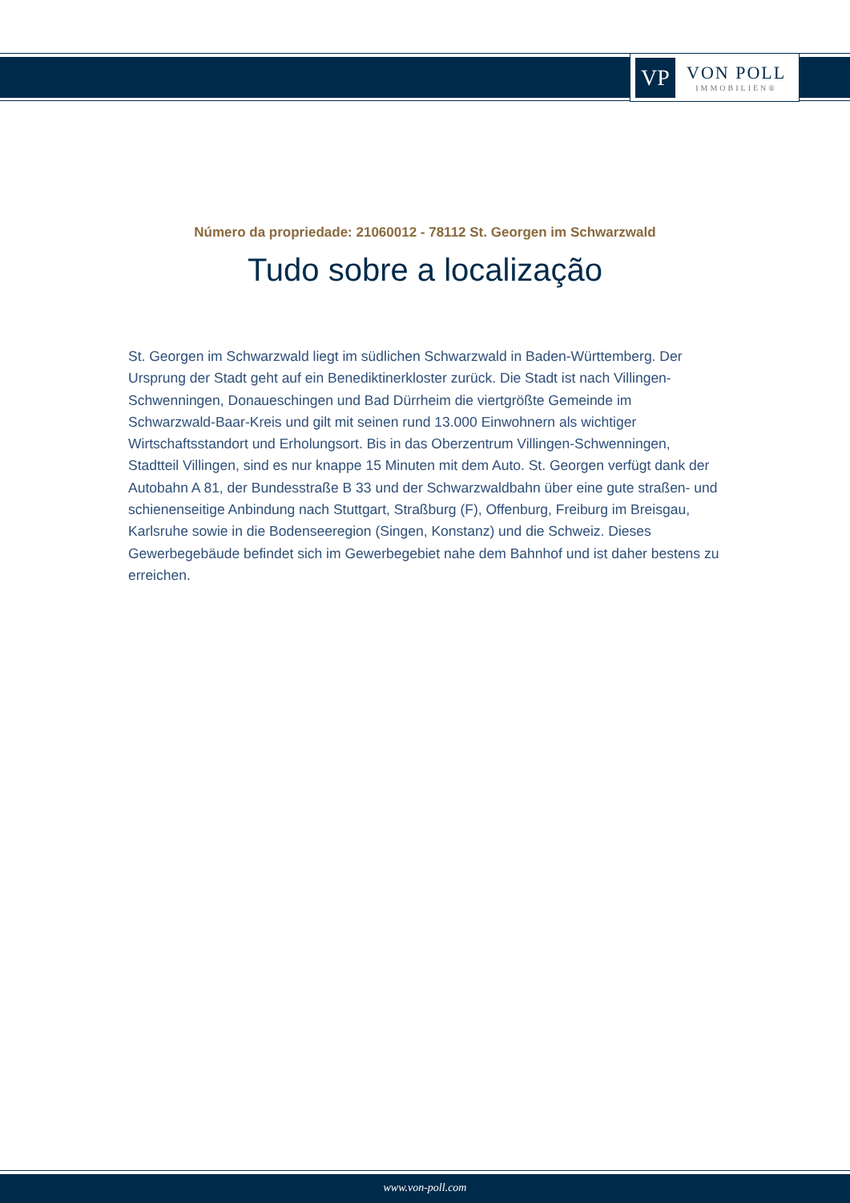VP
VON POLL
IMMOBILIEN®
Número da propriedade: 21060012 - 78112 St. Georgen im Schwarzwald
Tudo sobre a localização
St. Georgen im Schwarzwald liegt im südlichen Schwarzwald in Baden-Württemberg. Der Ursprung der Stadt geht auf ein Benediktinerkloster zurück. Die Stadt ist nach Villingen-Schwenningen, Donaueschingen und Bad Dürrheim die viertgrößte Gemeinde im Schwarzwald-Baar-Kreis und gilt mit seinen rund 13.000 Einwohnern als wichtiger Wirtschaftsstandort und Erholungsort. Bis in das Oberzentrum Villingen-Schwenningen, Stadtteil Villingen, sind es nur knappe 15 Minuten mit dem Auto. St. Georgen verfügt dank der Autobahn A 81, der Bundesstraße B 33 und der Schwarzwaldbahn über eine gute straßen- und schienenseitige Anbindung nach Stuttgart, Straßburg (F), Offenburg, Freiburg im Breisgau, Karlsruhe sowie in die Bodenseeregion (Singen, Konstanz) und die Schweiz. Dieses Gewerbegebäude befindet sich im Gewerbegebiet nahe dem Bahnhof und ist daher bestens zu erreichen.
www.von-poll.com